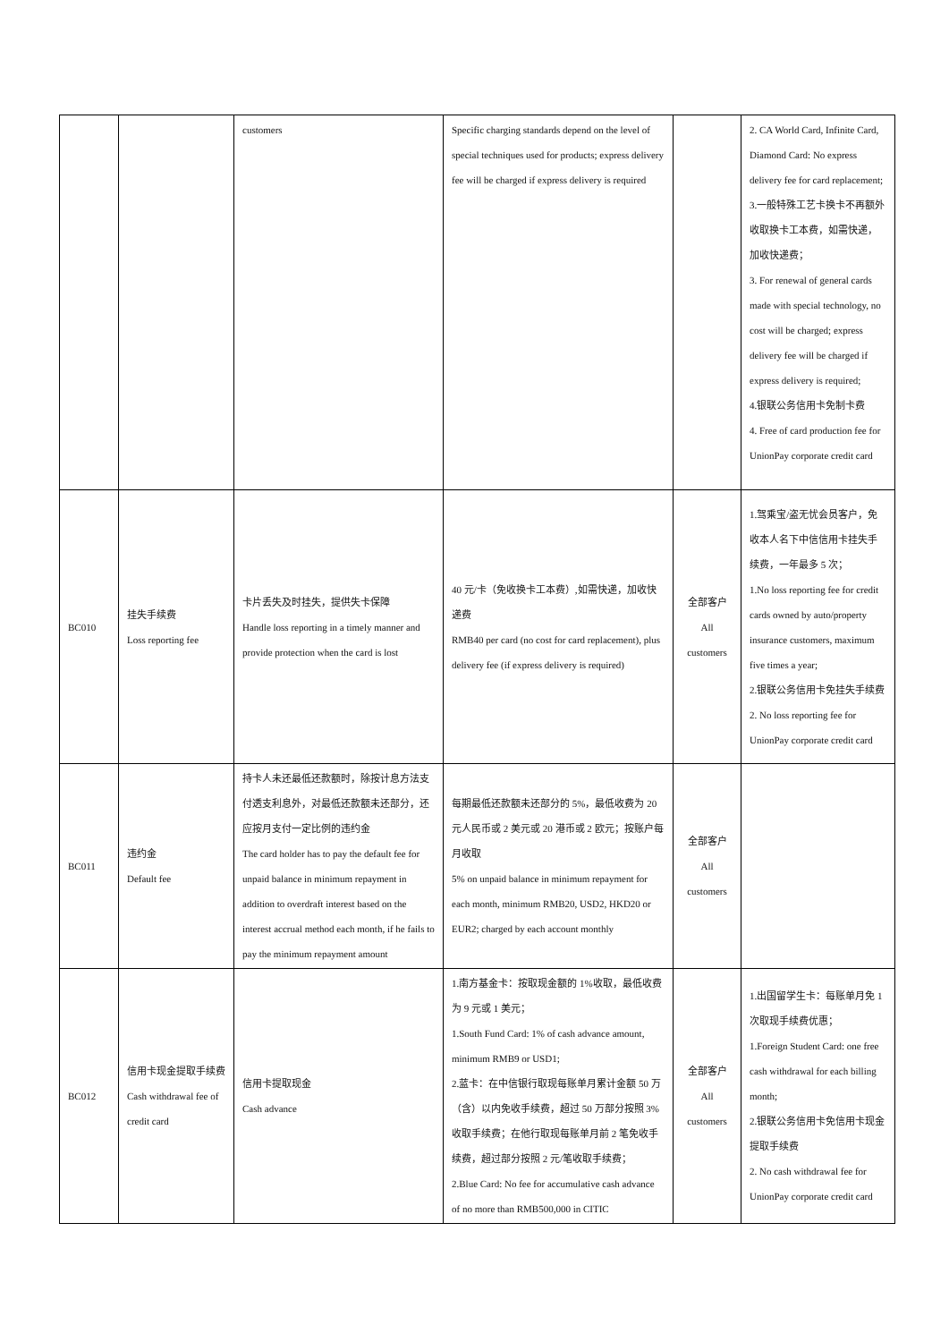| | | customers | Specific charging standards depend on the level of special techniques used for products; express delivery fee will be charged if express delivery is required | | 2. CA World Card, Infinite Card, Diamond Card: No express delivery fee for card replacement; 3.一般特殊工艺卡换卡不再额外收取换卡工本费，如需快递，加收快递费； 3. For renewal of general cards made with special technology, no cost will be charged; express delivery fee will be charged if express delivery is required; 4.银联公务信用卡免制卡费 4. Free of card production fee for UnionPay corporate credit card |
| BC010 | 挂失手续费 Loss reporting fee | 卡片丢失及时挂失，提供失卡保障 Handle loss reporting in a timely manner and provide protection when the card is lost | 40 元/卡（免收换卡工本费）,如需快递，加收快递费 RMB40 per card (no cost for card replacement), plus delivery fee (if express delivery is required) | 全部客户 All customers | 1.驾乘宝/盗无忧会员客户，免收本人名下中信信用卡挂失手续费，一年最多 5 次； 1.No loss reporting fee for credit cards owned by auto/property insurance customers, maximum five times a year; 2.银联公务信用卡免挂失手续费 2. No loss reporting fee for UnionPay corporate credit card |
| BC011 | 违约金 Default fee | 持卡人未还最低还款额时，除按计息方法支付透支利息外，对最低还款额未还部分，还应按月支付一定比例的违约金 The card holder has to pay the default fee for unpaid balance in minimum repayment in addition to overdraft interest based on the interest accrual method each month, if he fails to pay the minimum repayment amount | 每期最低还款额未还部分的 5%，最低收费为 20 元人民币或 2 美元或 20 港币或 2 欧元；按账户每月收取 5% on unpaid balance in minimum repayment for each month, minimum RMB20, USD2, HKD20 or EUR2; charged by each account monthly | 全部客户 All customers | |
| BC012 | 信用卡现金提取手续费 Cash withdrawal fee of credit card | 信用卡提取现金 Cash advance | 1.南方基金卡：按取现金额的 1%收取，最低收费为 9 元或 1 美元； 1.South Fund Card: 1% of cash advance amount, minimum RMB9 or USD1; 2.蓝卡：在中信银行取现每账单月累计金额 50 万（含）以内免收手续费，超过 50 万部分按照 3%收取手续费；在他行取现每账单月前 2 笔免收手续费，超过部分按照 2 元/笔收取手续费； 2.Blue Card: No fee for accumulative cash advance of no more than RMB500,000 in CITIC | 全部客户 All customers | 1.出国留学生卡：每账单月免 1 次取现手续费优惠； 1.Foreign Student Card: one free cash withdrawal for each billing month; 2.银联公务信用卡免信用卡现金提取手续费 2. No cash withdrawal fee for UnionPay corporate credit card |